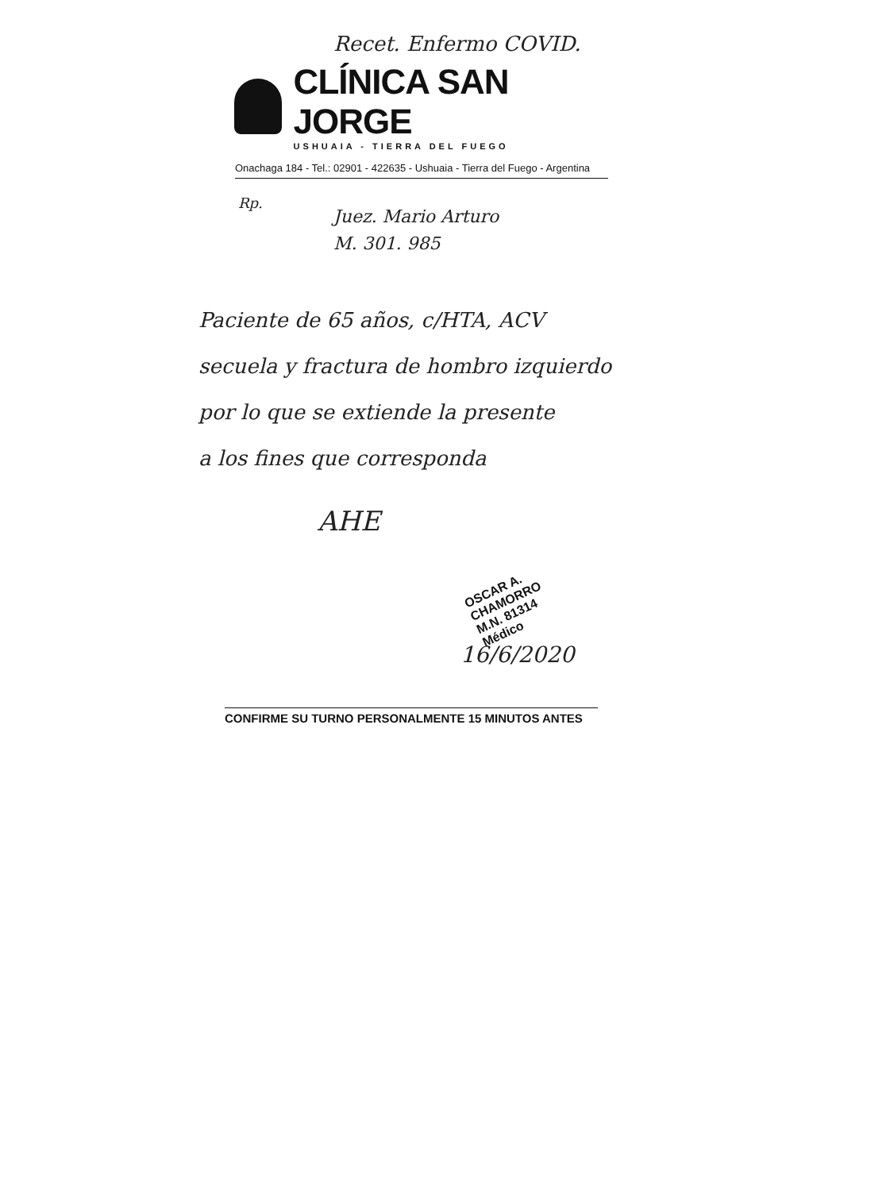Recet. Enfermo COVID.
CLÍNICA SAN JORGE
USHUAIA - TIERRA DEL FUEGO
Onachaga 184 - Tel.: 02901 - 422635 - Ushuaia - Tierra del Fuego - Argentina
Rp.
Juez. Mario Arturo
M. 301. 985
Paciente de 65 años, c/HTA, ACV
secuela y fractura de hombro izquierdo
por lo que se extiende la presente
a los fines que corresponda
AHE
OSCAR A. CHAMORRO
M.N. 81314
Médico
16/6/2020
CONFIRME SU TURNO PERSONALMENTE 15 MINUTOS ANTES